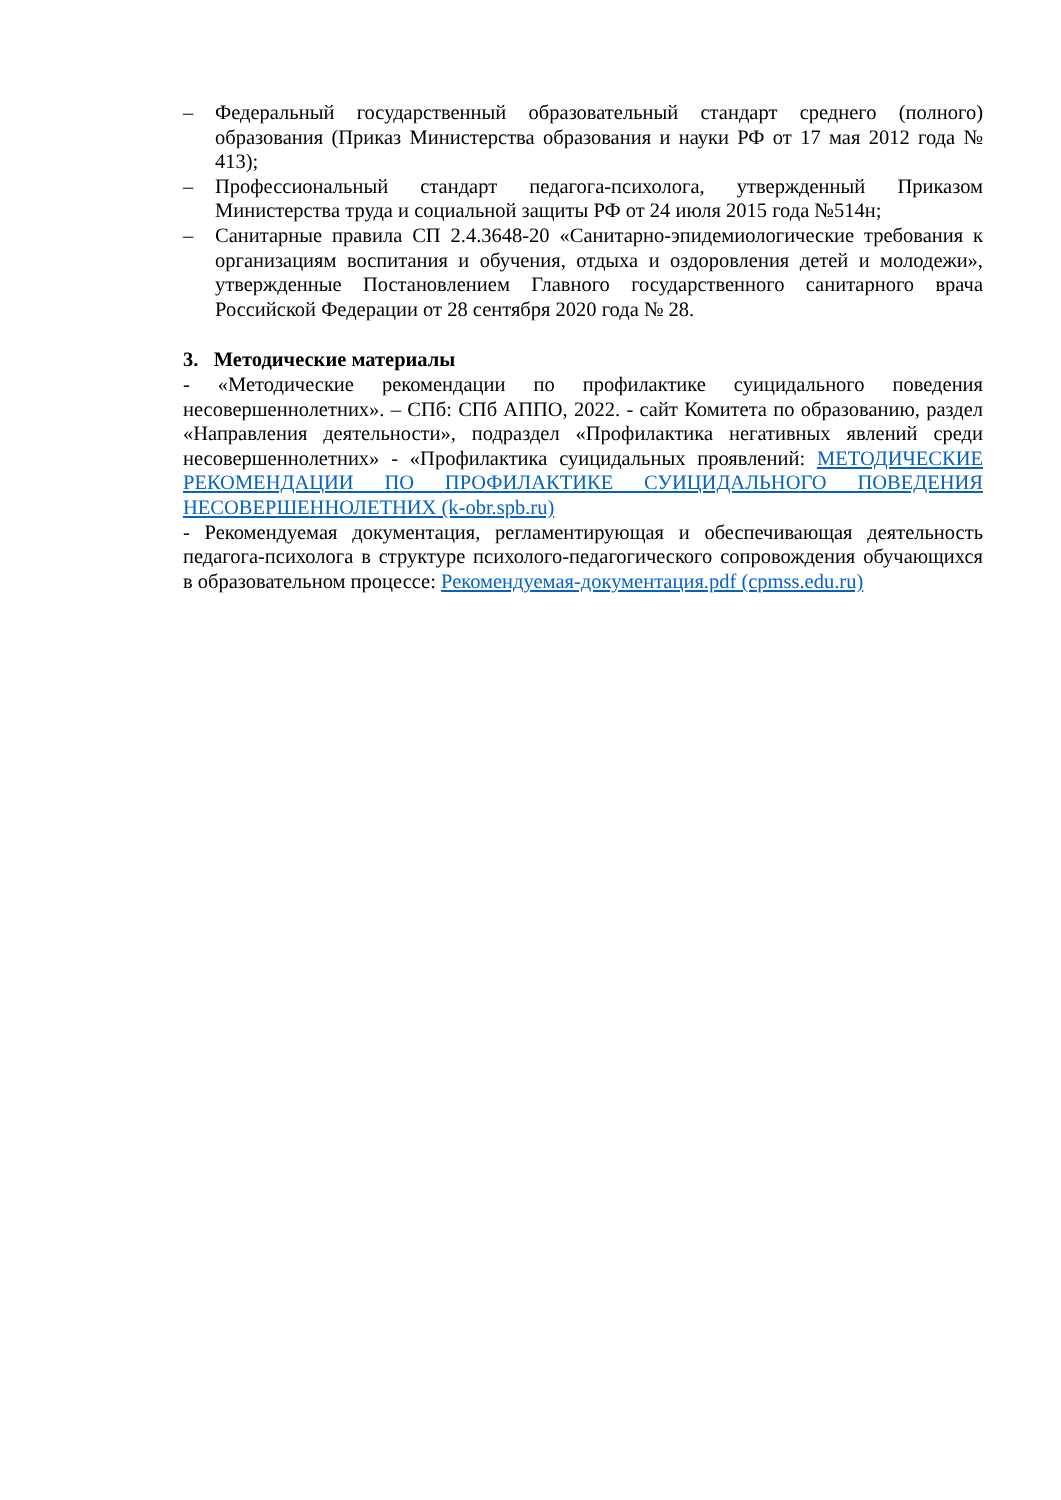– Федеральный государственный образовательный стандарт среднего (полного) образования (Приказ Министерства образования и науки РФ от 17 мая 2012 года № 413);
– Профессиональный стандарт педагога-психолога, утвержденный Приказом Министерства труда и социальной защиты РФ от 24 июля 2015 года №514н;
– Санитарные правила СП 2.4.3648-20 «Санитарно-эпидемиологические требования к организациям воспитания и обучения, отдыха и оздоровления детей и молодежи», утвержденные Постановлением Главного государственного санитарного врача Российской Федерации от 28 сентября 2020 года № 28.
3. Методические материалы
- «Методические рекомендации по профилактике суицидального поведения несовершеннолетних». – СПб: СПб АППО, 2022. - сайт Комитета по образованию, раздел «Направления деятельности», подраздел «Профилактика негативных явлений среди несовершеннолетних» - «Профилактика суицидальных проявлений: МЕТОДИЧЕСКИЕ РЕКОМЕНДАЦИИ ПО ПРОФИЛАКТИКЕ СУИЦИДАЛЬНОГО ПОВЕДЕНИЯ НЕСОВЕРШЕННОЛЕТНИХ (k-obr.spb.ru)
- Рекомендуемая документация, регламентирующая и обеспечивающая деятельность педагога-психолога в структуре психолого-педагогического сопровождения обучающихся в образовательном процессе: Рекомендуемая-документация.pdf (cpmss.edu.ru)